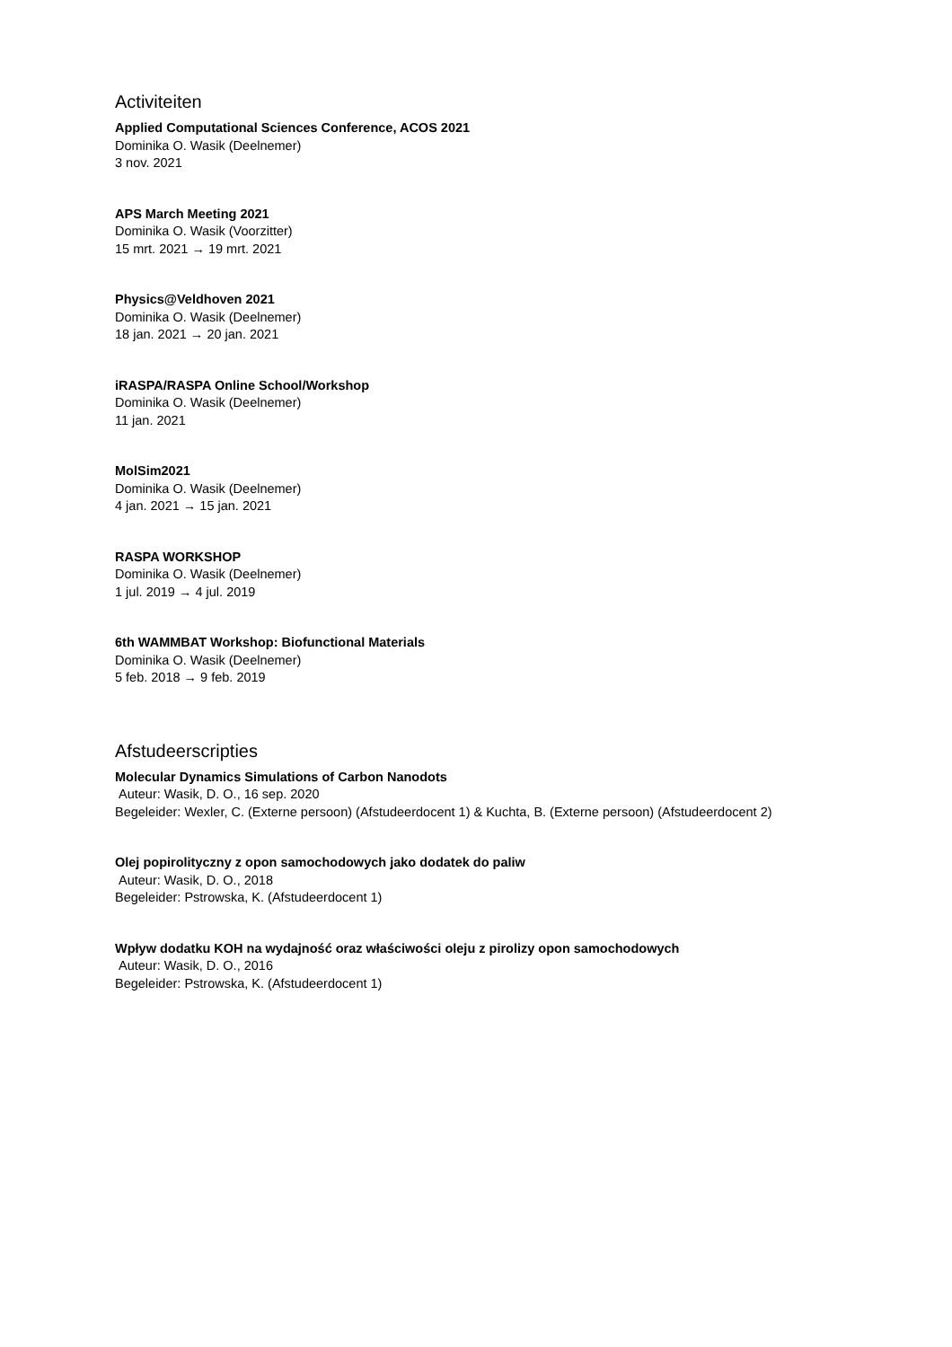Activiteiten
Applied Computational Sciences Conference, ACOS 2021
Dominika O. Wasik (Deelnemer)
3 nov. 2021
APS March Meeting 2021
Dominika O. Wasik (Voorzitter)
15 mrt. 2021 → 19 mrt. 2021
Physics@Veldhoven 2021
Dominika O. Wasik (Deelnemer)
18 jan. 2021 → 20 jan. 2021
iRASPA/RASPA Online School/Workshop
Dominika O. Wasik (Deelnemer)
11 jan. 2021
MolSim2021
Dominika O. Wasik (Deelnemer)
4 jan. 2021 → 15 jan. 2021
RASPA WORKSHOP
Dominika O. Wasik (Deelnemer)
1 jul. 2019 → 4 jul. 2019
6th WAMMBAT Workshop: Biofunctional Materials
Dominika O. Wasik (Deelnemer)
5 feb. 2018 → 9 feb. 2019
Afstudeerscripties
Molecular Dynamics Simulations of Carbon Nanodots
Auteur: Wasik, D. O., 16 sep. 2020
Begeleider: Wexler, C. (Externe persoon) (Afstudeerdocent 1) & Kuchta, B. (Externe persoon) (Afstudeerdocent 2)
Olej popirolityczny z opon samochodowych jako dodatek do paliw
Auteur: Wasik, D. O., 2018
Begeleider: Pstrowska, K. (Afstudeerdocent 1)
Wpływ dodatku KOH na wydajność oraz właściwości oleju z pirolizy opon samochodowych
Auteur: Wasik, D. O., 2016
Begeleider: Pstrowska, K. (Afstudeerdocent 1)